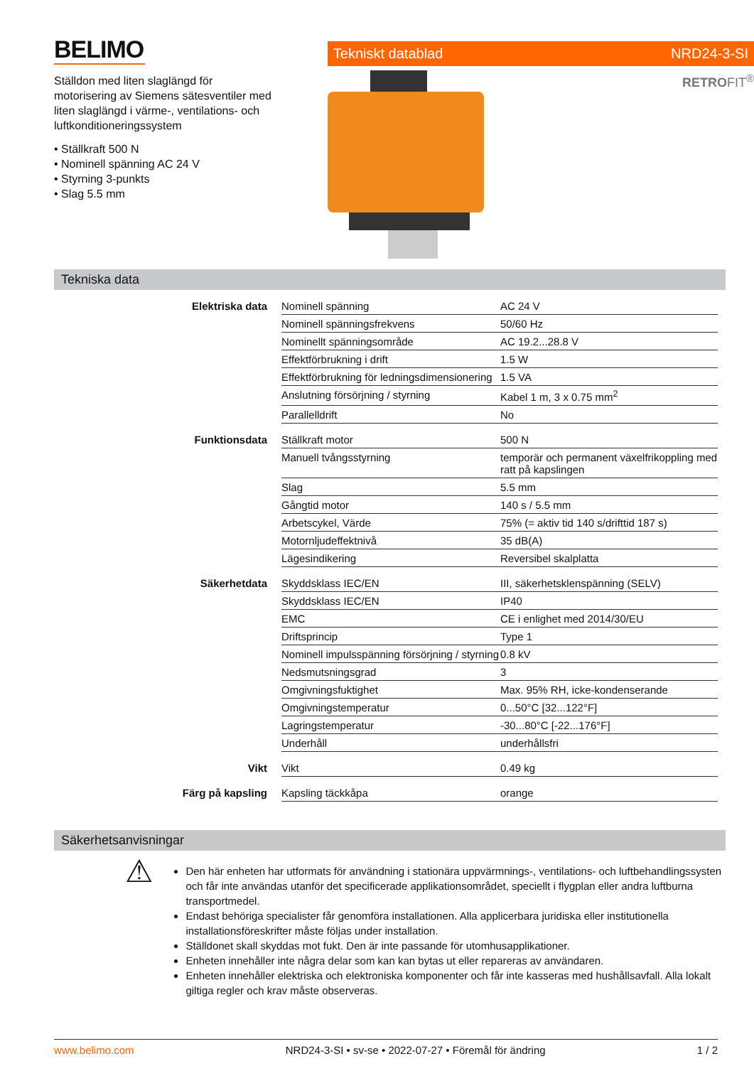BELIMO
Ställdon med liten slaglängd för motorisering av Siemens sätesventiler med liten slaglängd i värme-, ventilations- och luftkonditioneringssystem
• Ställkraft 500 N
• Nominell spänning AC 24 V
• Styrning 3-punkts
• Slag 5.5 mm
Tekniskt datablad NRD24-3-SI
RETROFIT<sup>®</sup>
Tekniska data
| Elektriska data | Nominell spänning | AC 24 V |
| | Nominell spänningsfrekvens | 50/60 Hz |
| | Nominellt spänningsområde | AC 19.2...28.8 V |
| | Effektförbrukning i drift | 1.5 W |
| | Effektförbrukning för ledningsdimensionering | 1.5 VA |
| | Anslutning försörjning / styrning | Kabel 1 m, 3 x 0.75 mm<sup>2</sup> |
| | Parallelldrift | No |
| Funktionsdata | Ställkraft motor | 500 N |
| | Manuell tvångsstyrning | temporär och permanent växelfrikoppling med ratt på kapslingen |
| | Slag | 5.5 mm |
| | Gångtid motor | 140 s / 5.5 mm |
| | Arbetscykel, Värde | 75% (= aktiv tid 140 s/drifttid 187 s) |
| | Motornljudeffektnivå | 35 dB(A) |
| | Lägesindikering | Reversibel skalplatta |
| Säkerhetdata | Skyddsklass IEC/EN | III, säkerhetsklenspänning (SELV) |
| | Skyddsklass IEC/EN | IP40 |
| | EMC | CE i enlighet med 2014/30/EU |
| | Driftsprincip | Type 1 |
| | Nominell impulsspänning försörjning / styrning | 0.8 kV |
| | Nedsmutsningsgrad | 3 |
| | Omgivningsfuktighet | Max. 95% RH, icke-kondenserande |
| | Omgivningstemperatur | 0...50°C [32...122°F] |
| | Lagringstemperatur | -30...80°C [-22...176°F] |
| | Underhåll | underhållsfri |
| Vikt | Vikt | 0.49 kg |
| Färg på kapsling | Kapsling täckkåpa | orange |
Säkerhetsanvisningar
⚠
Den här enheten har utformats för användning i stationära uppvärmnings-, ventilations- och luftbehandlingssysten och får inte användas utanför det specificerade applikationsområdet, speciellt i flygplan eller andra luftburna transportmedel.
Endast behöriga specialister får genomföra installationen. Alla applicerbara juridiska eller institutionella installationsföreskrifter måste följas under installation.
Ställdonet skall skyddas mot fukt. Den är inte passande för utomhusapplikationer.
Enheten innehåller inte några delar som kan kan bytas ut eller repareras av användaren.
Enheten innehåller elektriska och elektroniska komponenter och får inte kasseras med hushållsavfall. Alla lokalt giltiga regler och krav måste observeras.
www.belimo.com NRD24-3-SI • sv-se • 2022-07-27 • Föremål för ändring 1 / 2